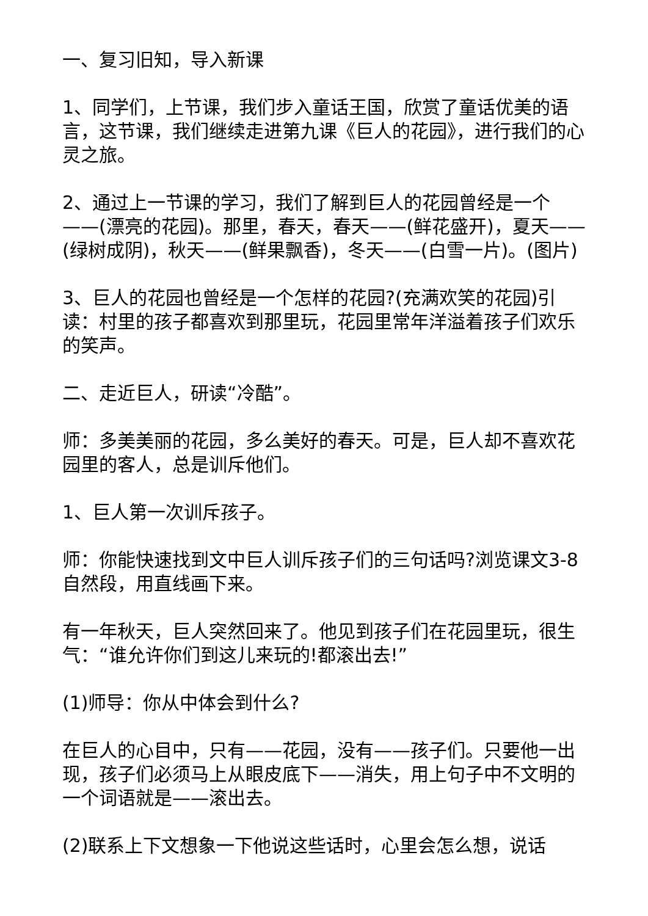一、复习旧知，导入新课
1、同学们，上节课，我们步入童话王国，欣赏了童话优美的语言，这节课，我们继续走进第九课《巨人的花园》，进行我们的心灵之旅。
2、通过上一节课的学习，我们了解到巨人的花园曾经是一个——(漂亮的花园)。那里，春天，春天——(鲜花盛开)，夏天——(绿树成阴)，秋天——(鲜果飘香)，冬天——(白雪一片)。(图片)
3、巨人的花园也曾经是一个怎样的花园?(充满欢笑的花园)引读：村里的孩子都喜欢到那里玩，花园里常年洋溢着孩子们欢乐的笑声。
二、走近巨人，研读“冷酷”。
师：多美美丽的花园，多么美好的春天。可是，巨人却不喜欢花园里的客人，总是训斥他们。
1、巨人第一次训斥孩子。
师：你能快速找到文中巨人训斥孩子们的三句话吗?浏览课文3-8自然段，用直线画下来。
有一年秋天，巨人突然回来了。他见到孩子们在花园里玩，很生气：“谁允许你们到这儿来玩的!都滚出去!”
(1)师导：你从中体会到什么?
在巨人的心目中，只有——花园，没有——孩子们。只要他一出现，孩子们必须马上从眼皮底下——消失，用上句子中不文明的一个词语就是——滚出去。
(2)联系上下文想象一下他说这些话时，心里会怎么想，说话